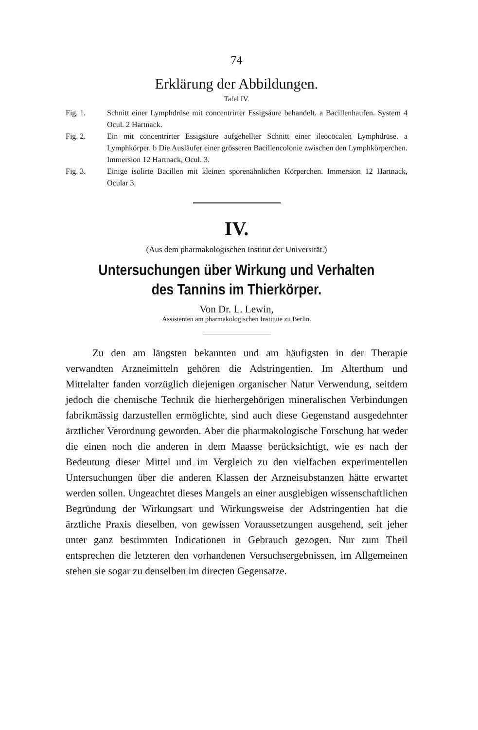74
Erklärung der Abbildungen.
Tafel IV.
Fig. 1. Schnitt einer Lymphdrüse mit concentrirter Essigsäure behandelt. a Bacillenhaufen. System 4 Ocul. 2 Hartnack.
Fig. 2. Ein mit concentrirter Essigsäure aufgehellter Schnitt einer ileocöcalen Lymphdrüse. a Lymphkörper. b Die Ausläufer einer grösseren Bacillencolonie zwischen den Lymphkörperchen. Immersion 12 Hartnack, Ocul. 3.
Fig. 3. Einige isolirte Bacillen mit kleinen sporenähnlichen Körperchen. Immersion 12 Hartnack, Ocular 3.
IV.
(Aus dem pharmakologischen Institut der Universität.)
Untersuchungen über Wirkung und Verhalten des Tannins im Thierkörper.
Von Dr. L. Lewin,
Assistenten am pharmakologischen Institute zu Berlin.
Zu den am längsten bekannten und am häufigsten in der Therapie verwandten Arzneimitteln gehören die Adstringentien. Im Alterthum und Mittelalter fanden vorzüglich diejenigen organischer Natur Verwendung, seitdem jedoch die chemische Technik die hierhergehörigen mineralischen Verbindungen fabrikmässig darzustellen ermöglichte, sind auch diese Gegenstand ausgedehnter ärztlicher Verordnung geworden. Aber die pharmakologische Forschung hat weder die einen noch die anderen in dem Maasse berücksichtigt, wie es nach der Bedeutung dieser Mittel und im Vergleich zu den vielfachen experimentellen Untersuchungen über die anderen Klassen der Arzneisubstanzen hätte erwartet werden sollen. Ungeachtet dieses Mangels an einer ausgiebigen wissenschaftlichen Begründung der Wirkungsart und Wirkungsweise der Adstringentien hat die ärztliche Praxis dieselben, von gewissen Voraussetzungen ausgehend, seit jeher unter ganz bestimmten Indicationen in Gebrauch gezogen. Nur zum Theil entsprechen die letzteren den vorhandenen Versuchsergebnissen, im Allgemeinen stehen sie sogar zu denselben im directen Gegensatze.